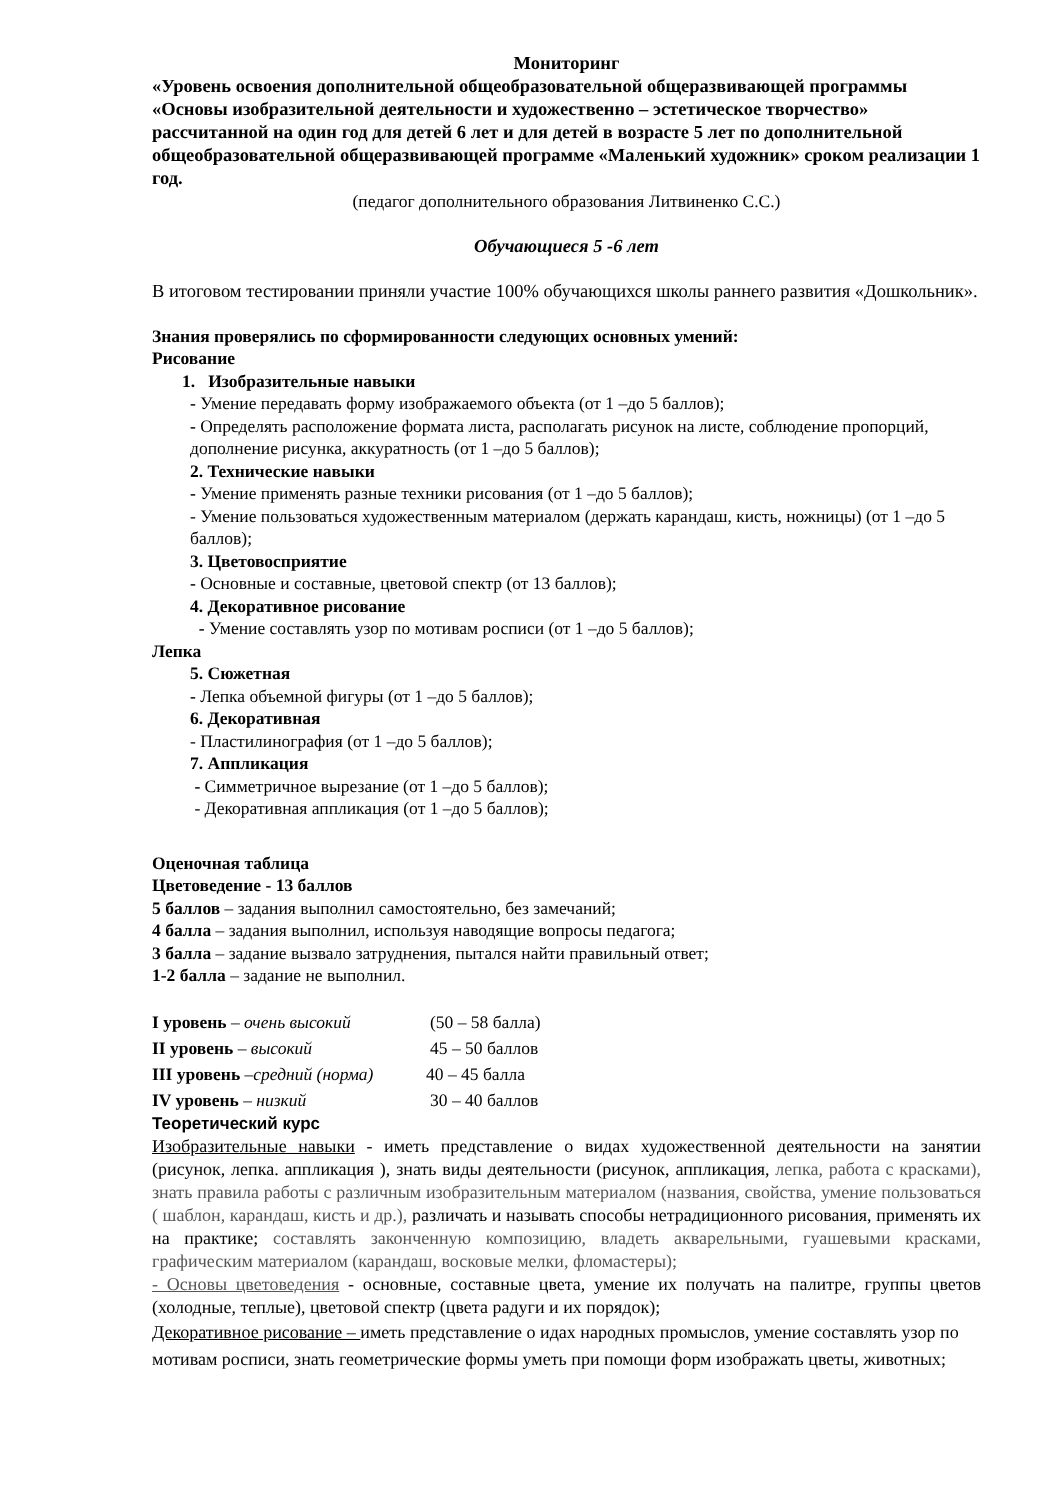Мониторинг
«Уровень освоения дополнительной общеобразовательной общеразвивающей программы «Основы изобразительной деятельности и художественно – эстетическое творчество» рассчитанной на один год для детей 6 лет и для детей в возрасте 5 лет по дополнительной общеобразовательной общеразвивающей программе «Маленький художник» сроком реализации 1 год.
(педагог дополнительного образования Литвиненко С.С.)
Обучающиеся 5 -6 лет
В итоговом тестировании приняли участие 100% обучающихся школы раннего развития «Дошкольник».
Знания проверялись по сформированности следующих основных умений:
Рисование
1. Изобразительные навыки
- Умение передавать форму изображаемого объекта (от 1 –до 5 баллов);
- Определять расположение формата листа, располагать рисунок на листе, соблюдение пропорций, дополнение рисунка, аккуратность (от 1 –до 5 баллов);
2. Технические навыки
- Умение применять разные техники рисования (от 1 –до 5 баллов);
- Умение пользоваться художественным материалом (держать карандаш, кисть, ножницы) (от 1 –до 5 баллов);
3. Цветовосприятие
- Основные и составные, цветовой спектр (от 13 баллов);
4. Декоративное рисование
- Умение составлять узор по мотивам росписи (от 1 –до 5 баллов);
Лепка
5. Сюжетная
- Лепка объемной фигуры (от 1 –до 5 баллов);
6. Декоративная
- Пластилинография (от 1 –до 5 баллов);
7. Аппликация
- Симметричное вырезание (от 1 –до 5 баллов);
- Декоративная аппликация (от 1 –до 5 баллов);
Оценочная таблица
Цветоведение - 13 баллов
5 баллов – задания выполнил самостоятельно, без замечаний;
4 балла – задания выполнил, используя наводящие вопросы педагога;
3 балла – задание вызвало затруднения, пытался найти правильный ответ;
1-2 балла – задание не выполнил.
I уровень – очень высокий (50 – 58 балла)
II уровень – высокий 45 – 50 баллов
III уровень –средний (норма) 40 – 45 балла
IV уровень – низкий 30 – 40 баллов
Теоретический курс
Изобразительные навыки - иметь представление о видах художественной деятельности на занятии (рисунок, лепка. аппликация ), знать виды деятельности (рисунок, аппликация, лепка, работа с красками), знать правила работы с различным изобразительным материалом (названия, свойства, умение пользоваться ( шаблон, карандаш, кисть и др.), различать и называть способы нетрадиционного рисования, применять их на практике; составлять законченную композицию, владеть акварельными, гуашевыми красками, графическим материалом (карандаш, восковые мелки, фломастеры);
- Основы цветоведения - основные, составные цвета, умение их получать на палитре, группы цветов (холодные, теплые), цветовой спектр (цвета радуги и их порядок);
Декоративное рисование – иметь представление о идах народных промыслов, умение составлять узор по мотивам росписи, знать геометрические формы уметь при помощи форм изображать цветы, животных;